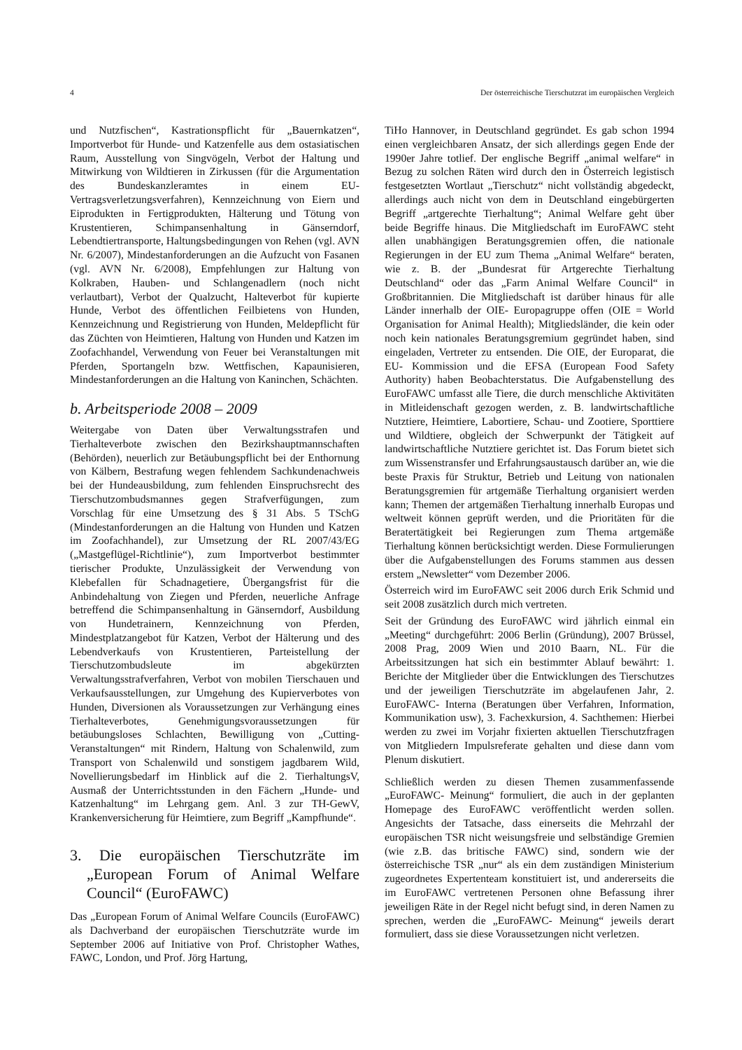4 Der österreichische Tierschutzrat im europäischen Vergleich
und Nutzfischen“, Kastrationspflicht für „Bauernkatzen“, Importverbot für Hunde- und Katzenfelle aus dem ostasiatischen Raum, Ausstellung von Singvögeln, Verbot der Haltung und Mitwirkung von Wildtieren in Zirkussen (für die Argumentation des Bundeskanzleramtes in einem EU-Vertragsverletzungsverfahren), Kennzeichnung von Eiern und Eiprodukten in Fertigprodukten, Hälterung und Tötung von Krustentieren, Schimpansenhaltung in Gänserndorf, Lebendtiertransporte, Haltungsbedingungen von Rehen (vgl. AVN Nr. 6/2007), Mindestanforderungen an die Aufzucht von Fasanen (vgl. AVN Nr. 6/2008), Empfehlungen zur Haltung von Kolkraben, Hauben- und Schlangenadlern (noch nicht verlautbart), Verbot der Qualzucht, Halteverbot für kupierte Hunde, Verbot des öffentlichen Feilbietens von Hunden, Kennzeichnung und Registrierung von Hunden, Meldepflicht für das Züchten von Heimtieren, Haltung von Hunden und Katzen im Zoofachhandel, Verwendung von Feuer bei Veranstaltungen mit Pferden, Sportangeln bzw. Wettfischen, Kapaunisieren, Mindestanforderungen an die Haltung von Kaninchen, Schächten.
b. Arbeitsperiode 2008 – 2009
Weitergabe von Daten über Verwaltungsstrafen und Tierhalteverbote zwischen den Bezirkshauptmannschaften (Behörden), neuerlich zur Betäubungspflicht bei der Enthornung von Kälbern, Bestrafung wegen fehlendem Sachkundenachweis bei der Hundeausbildung, zum fehlenden Einspruchsrecht des Tierschutzombudsmannes gegen Strafverfügungen, zum Vorschlag für eine Umsetzung des § 31 Abs. 5 TSchG (Mindestanforderungen an die Haltung von Hunden und Katzen im Zoofachhandel), zur Umsetzung der RL 2007/43/EG („Mastgeflügel-Richtlinie“), zum Importverbot bestimmter tierischer Produkte, Unzulässigkeit der Verwendung von Klebefallen für Schadnagetiere, Übergangsfrist für die Anbindehaltung von Ziegen und Pferden, neuerliche Anfrage betreffend die Schimpansenhaltung in Gänserndorf, Ausbildung von Hundetrainern, Kennzeichnung von Pferden, Mindestplatzangebot für Katzen, Verbot der Hälterung und des Lebendverkaufs von Krustentieren, Parteistellung der Tierschutzombudsleute im abgekürzten Verwaltungsstrafverfahren, Verbot von mobilen Tierschauen und Verkaufsausstellungen, zur Umgehung des Kupierverbotes von Hunden, Diversionen als Voraussetzungen zur Verhängung eines Tierhalteverbotes, Genehmigungsvoraussetzungen für betäubungsloses Schlachten, Bewilligung von „Cutting-Veranstaltungen“ mit Rindern, Haltung von Schalenwild, zum Transport von Schalenwild und sonstigem jagdbarem Wild, Novellierungsbedarf im Hinblick auf die 2. TierhaltungsV, Ausmaß der Unterrichtsstunden in den Fächern „Hunde- und Katzenhaltung“ im Lehrgang gem. Anl. 3 zur TH-GewV, Krankenversicherung für Heimtiere, zum Begriff „Kampfhunde“.
3. Die europäischen Tierschutzräte im „European Forum of Animal Welfare Council“ (EuroFAWC)
Das „European Forum of Animal Welfare Councils (EuroFAWC) als Dachverband der europäischen Tierschutzräte wurde im September 2006 auf Initiative von Prof. Christopher Wathes, FAWC, London, und Prof. Jörg Hartung,
TiHo Hannover, in Deutschland gegründet. Es gab schon 1994 einen vergleichbaren Ansatz, der sich allerdings gegen Ende der 1990er Jahre totlief. Der englische Begriff „animal welfare“ in Bezug zu solchen Räten wird durch den in Österreich legistisch festgesetzten Wortlaut „Tierschutz“ nicht vollständig abgedeckt, allerdings auch nicht von dem in Deutschland eingebürgerten Begriff „artgerechte Tierhaltung“; Animal Welfare geht über beide Begriffe hinaus. Die Mitgliedschaft im EuroFAWC steht allen unabhängigen Beratungsgremien offen, die nationale Regierungen in der EU zum Thema „Animal Welfare“ beraten, wie z. B. der „Bundesrat für Artgerechte Tierhaltung Deutschland“ oder das „Farm Animal Welfare Council“ in Großbritannien. Die Mitgliedschaft ist darüber hinaus für alle Länder innerhalb der OIE- Europagruppe offen (OIE = World Organisation for Animal Health); Mitgliedsländer, die kein oder noch kein nationales Beratungsgremium gegründet haben, sind eingeladen, Vertreter zu entsenden. Die OIE, der Europarat, die EU- Kommission und die EFSA (European Food Safety Authority) haben Beobachterstatus. Die Aufgabenstellung des EuroFAWC umfasst alle Tiere, die durch menschliche Aktivitäten in Mitleidenschaft gezogen werden, z. B. landwirtschaftliche Nutztiere, Heimtiere, Labortiere, Schau- und Zootiere, Sporttiere und Wildtiere, obgleich der Schwerpunkt der Tätigkeit auf landwirtschaftliche Nutztiere gerichtet ist. Das Forum bietet sich zum Wissenstransfer und Erfahrungsaustausch darüber an, wie die beste Praxis für Struktur, Betrieb und Leitung von nationalen Beratungsgremien für artgemäße Tierhaltung organisiert werden kann; Themen der artgemäßen Tierhaltung innerhalb Europas und weltweit können geprüft werden, und die Prioritäten für die Beratertätigkeit bei Regierungen zum Thema artgemäße Tierhaltung können berücksichtigt werden. Diese Formulierungen über die Aufgabenstellungen des Forums stammen aus dessen erstem „Newsletter“ vom Dezember 2006.
Österreich wird im EuroFAWC seit 2006 durch Erik Schmid und seit 2008 zusätzlich durch mich vertreten.
Seit der Gründung des EuroFAWC wird jährlich einmal ein „Meeting“ durchgeführt: 2006 Berlin (Gründung), 2007 Brüssel, 2008 Prag, 2009 Wien und 2010 Baarn, NL. Für die Arbeitssitzungen hat sich ein bestimmter Ablauf bewährt: 1. Berichte der Mitglieder über die Entwicklungen des Tierschutzes und der jeweiligen Tierschutzräte im abgelaufenen Jahr, 2. EuroFAWC- Interna (Beratungen über Verfahren, Information, Kommunikation usw), 3. Fachexkursion, 4. Sachthemen: Hierbei werden zu zwei im Vorjahr fixierten aktuellen Tierschutzfragen von Mitgliedern Impulsreferate gehalten und diese dann vom Plenum diskutiert.
Schließlich werden zu diesen Themen zusammenfassende „EuroFAWC- Meinung“ formuliert, die auch in der geplanten Homepage des EuroFAWC veröffentlicht werden sollen. Angesichts der Tatsache, dass einerseits die Mehrzahl der europäischen TSR nicht weisungsfreie und selbständige Gremien (wie z.B. das britische FAWC) sind, sondern wie der österreichische TSR „nur“ als ein dem zuständigen Ministerium zugeordnetes Expertenteam konstituiert ist, und andererseits die im EuroFAWC vertretenen Personen ohne Befassung ihrer jeweiligen Räte in der Regel nicht befugt sind, in deren Namen zu sprechen, werden die „EuroFAWC- Meinung“ jeweils derart formuliert, dass sie diese Voraussetzungen nicht verletzen.